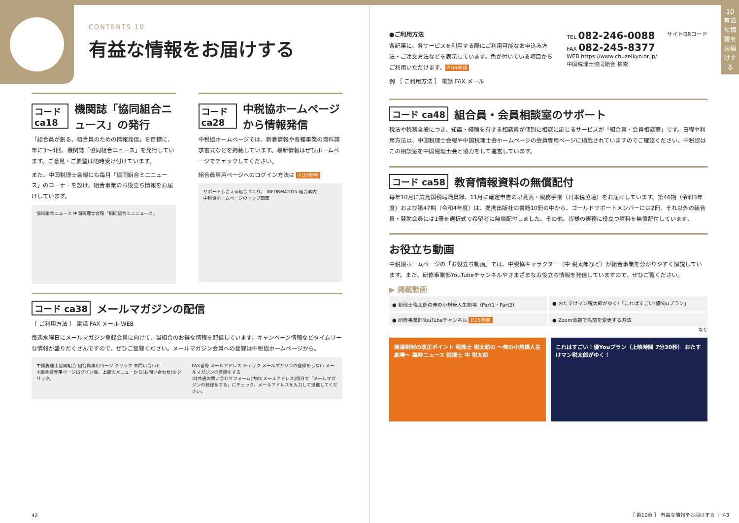CONTENTS 10
有益な情報をお届けする
コード ca18 機関誌「協同組合ニュース」の発行
「組合員が創る、組合員のための情報発信」を目標に、年に3〜4回、機関誌「協同組合ニュース」を発行しています。ご意見・ご要望は随時受け付けています。
また、中国税理士会報にも毎月「協同組合ミニニュース」のコーナーを設け、組合事業のお役立ち情報をお届けしています。
協同組合ニュース 中国税理士会報「協同組合ミニニュース」
コード ca28 中税協ホームページから情報発信
中税協ホームページでは、新着情報や各種事業の資料請求書式などを掲載しています。最新情報はぜひホームページでチェックしてください。
組合員専用ページへのログイン方法は P.05参照
サポートし合える組合づくり。 INFORMATION 組合案内
中税協ホームページのトップ画面
コード ca38 メールマガジンの配信
［ ご利用方法 ］ 電話 FAX メール WEB
毎週水曜日にメールマガジン登録会員に向けて、当組合のお得な情報を配信しています。キャンペーン情報などタイムリーな情報が盛りだくさんですので、ぜひご登録ください。メールマガジン会員への登録は中税協ホームページから。
中国税理士協同組合 組合員専用ページ クリック お問い合わせ
①組合員専用ページログイン後、上部のメニューから[お問い合わせ]をクリック。
FAX番号 メールアドレス チェック メールマガジンの登録をしない メールマガジンの登録をする
②[共通お問い合わせフォーム]内の[メールアドレス]項目で「メールマガジンの登録をする」にチェック。メールアドレスを入力して送信してください。
42
10
有益な情報をお届けする
●ご利用方法
各記事に、各サービスを利用する際にご利用可能なお申込み方法・ご注文方法などを表示しています。色が付いている項目からご利用いただけます。 P.04参照
例 ［ ご利用方法 ］ 電話 FAX メール
TEL 082-246-0088
FAX 082-245-8377
WEB https://www.chuzeikyo.or.jp/
中国税理士協同組合 検索
サイトQRコード
コード ca48 組合員・会員相談室のサポート
税法や税務全般につき、知識・経験を有する相談員が個別に相談に応じるサービスが「組合員・会員相談室」です。日程や利用方法は、中国税理士会報や中国税理士会ホームページの会員専用ページに掲載されていますのでご確認ください。中税協はこの相談室を中国税理士会と協力をして運営しています。
コード ca58 教育情報資料の無償配付
毎年10月に広島国税局職員録、11月に確定申告の早見表・税務手帳（日本税協連）をお届けしています。第46期（令和3年度）および第47期（令和4年度）は、提携出版社の書籍10冊の中から、ゴールドサポートメンバーには2冊、それ以外の組合員・賛助会員には1冊を選択式で希望者に無償配付しました。その他、皆様の実務に役立つ資料を無償配付しています。
お役立ち動画
中税協ホームページの「お役立ち動画」では、中税協キャラクター（中 税太郎など）が組合事業を分かりやすく解説しています。また、研修事業部YouTubeチャンネルやさまざまなお役立ち情報を発信していますので、ぜひご覧ください。
▶ 掲載動画
● 税理士税太郎の俺の小規模人生劇場（Part1・Part2）
● おたすけマン税太郎がゆく!「これはすごい!優Youプラン」
● 研修事業部YouTubeチャンネル P.25参照
● Zoom会議で名前を変更する方法
など
関連税制の改正ポイント 税理士 税太郎の 〜俺の小規模人生劇場〜 臨時ニュース 税理士 中 税太郎
これはすごい！優Youプラン（上映時間 7分30秒） おたすけマン税太郎がゆく！
［ 第10章 ］ 有益な情報をお届けする ｜ 43